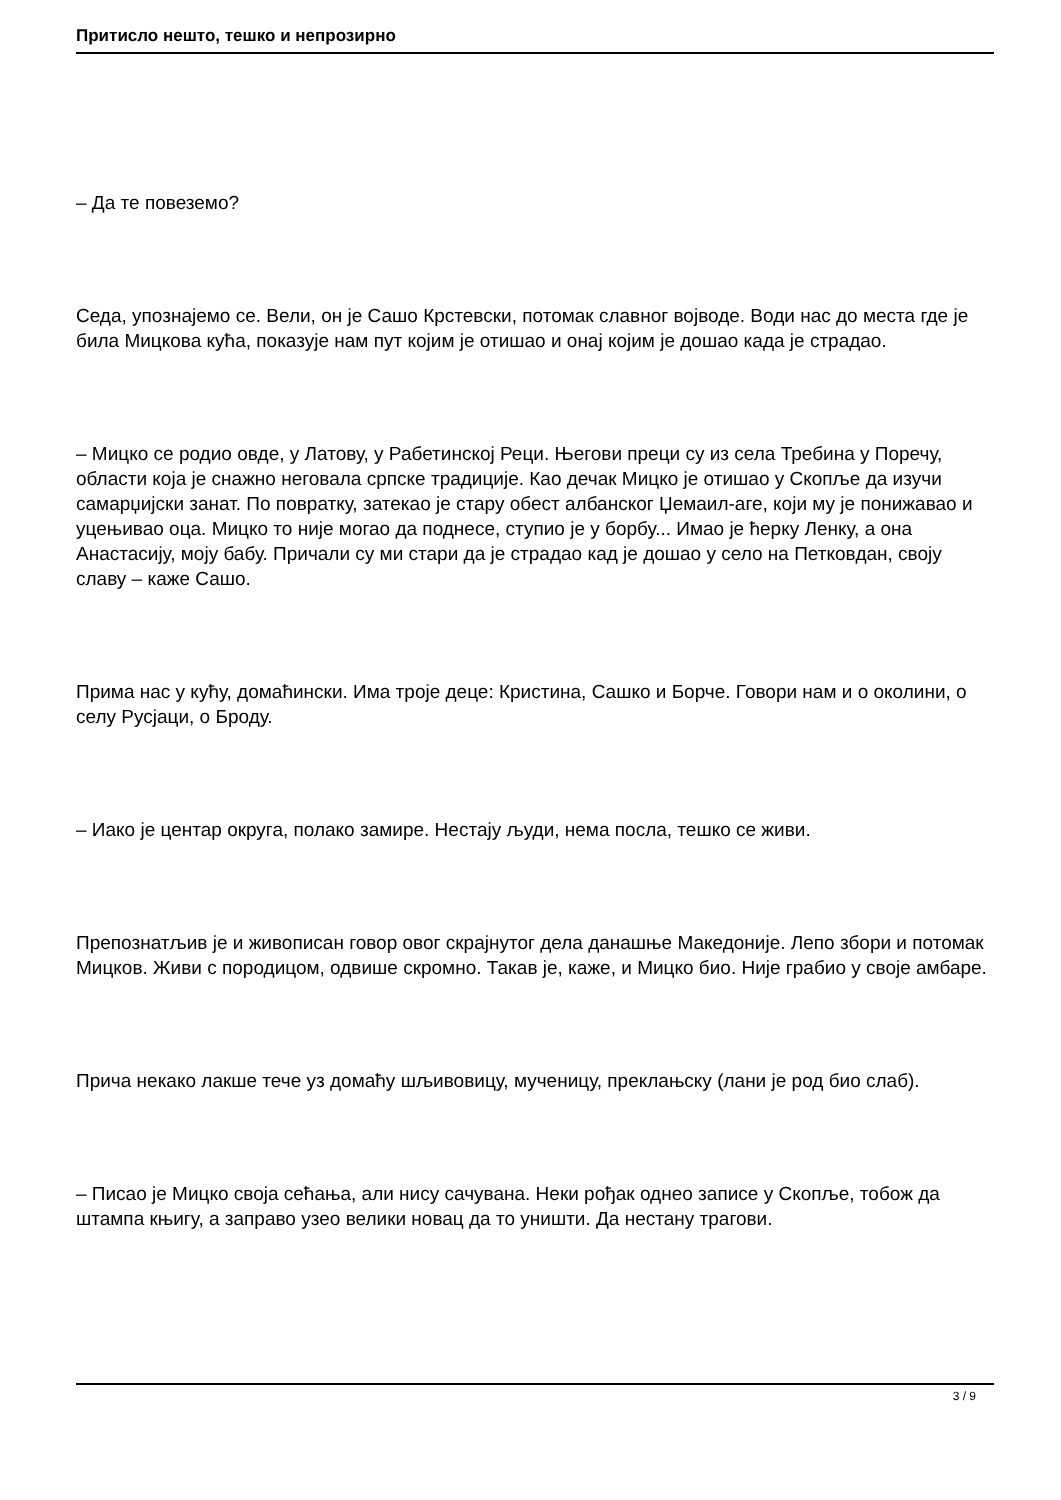Притисло нешто, тешко и непрозирно
– Да те повеземо?
Седа, упознајемо се. Вели, он је Сашо Крстевски, потомак славног војводе. Води нас до места где је била Мицкова кућа, показује нам пут којим је отишао и онај којим је дошао када је страдао.
– Мицко се родио овде, у Латову, у Рабетинској Реци. Његови преци су из села Требина у Поречу, области која је снажно неговала српске традиције. Као дечак Мицко је отишао у Скопље да изучи самарџијски занат. По повратку, затекао је стару обест албанског Џемаил-аге, који му је понижавао и уцењивао оца. Мицко то није могао да поднесе, ступио је у борбу... Имао је ћерку Ленку, а она Анастасију, моју бабу. Причали су ми стари да је страдао кад је дошао у село на Петковдан, своју славу – каже Сашо.
Прима нас у кућу, домаћински. Има троје деце: Кристина, Сашко и Борче. Говори нам и о околини, о селу Русјаци, о Броду.
– Иако је центар округа, полако замире. Нестају људи, нема посла, тешко се живи.
Препознатљив је и живописан говор овог скрајнутог дела данашње Македоније. Лепо збори и потомак Мицков. Живи с породицом, одвише скромно. Такав је, каже, и Мицко био. Није грабио у своје амбаре.
Прича некако лакше тече уз домаћу шљивовицу, мученицу, преклањску (лани је род био слаб).
– Писао је Мицко своја сећања, али нису сачувана. Неки рођак однео записе у Скопље, тобож да штампа књигу, а заправо узео велики новац да то уништи. Да нестану трагови.
3 / 9